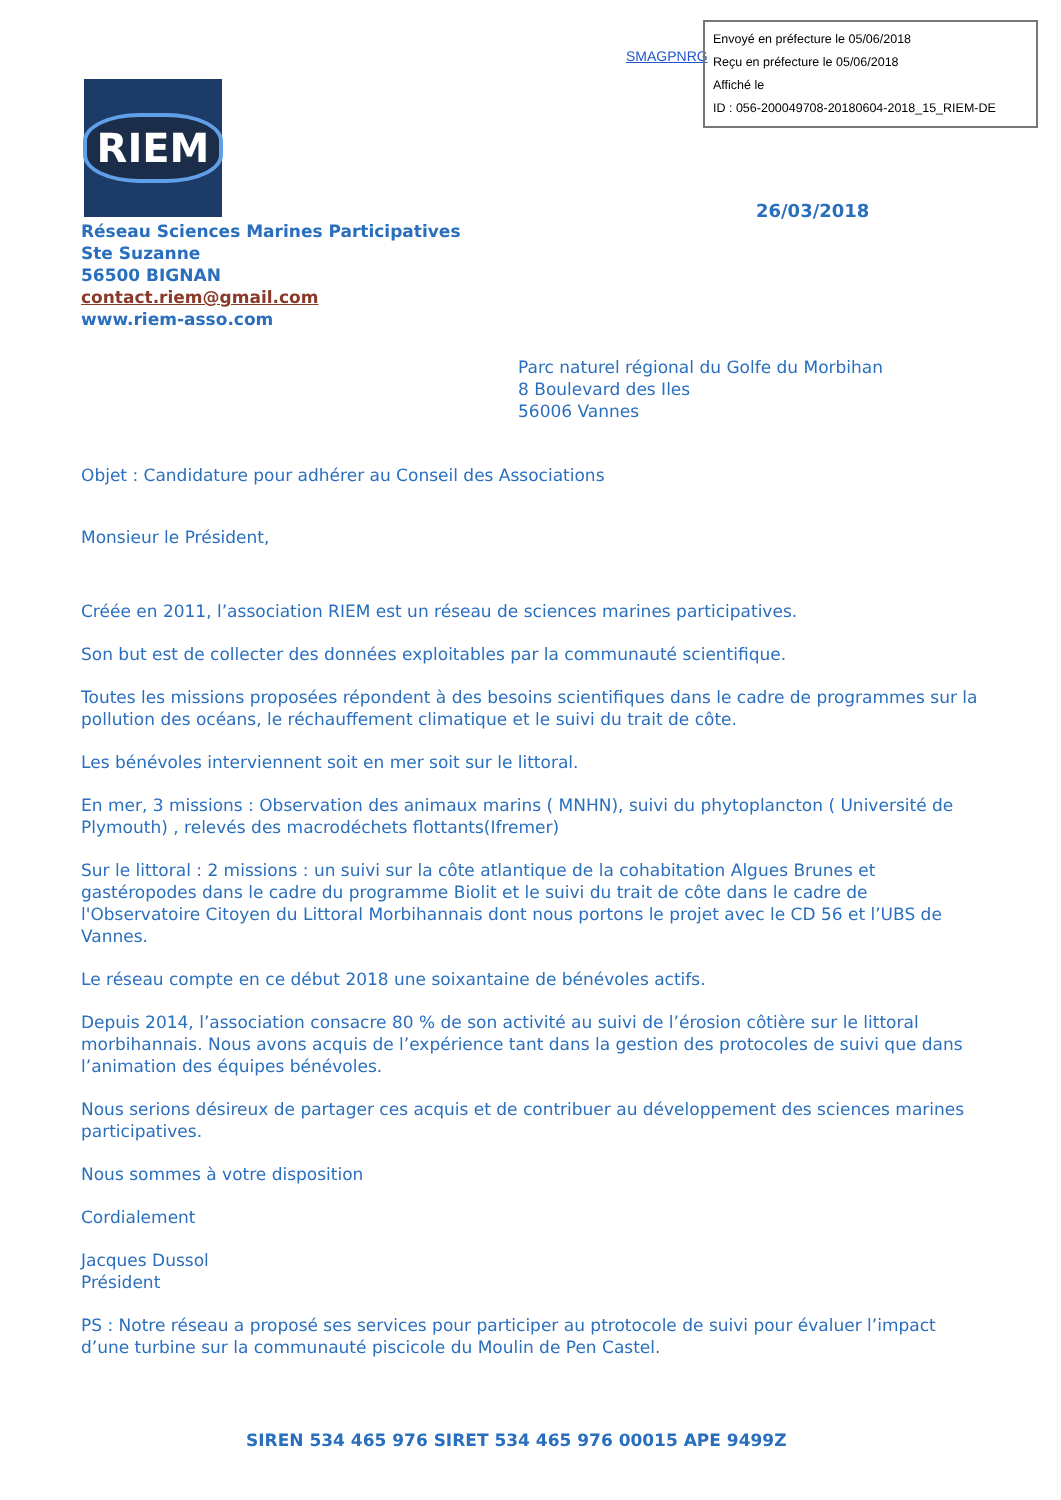SMAGPNRG
Envoyé en préfecture le 05/06/2018
Reçu en préfecture le 05/06/2018
Affiché le
ID : 056-200049708-20180604-2018_15_RIEM-DE
RIEM
26/03/2018
Réseau Sciences Marines Participatives
Ste Suzanne
56500 BIGNAN
contact.riem@gmail.com
www.riem-asso.com
Parc naturel régional du Golfe du Morbihan
8 Boulevard des Iles
56006 Vannes
Objet : Candidature pour adhérer au Conseil des Associations
Monsieur le Président,
Créée en 2011, l’association RIEM est un réseau de sciences marines participatives.
Son but est de collecter des données exploitables par la communauté scientifique.
Toutes les missions proposées répondent à des besoins scientifiques dans le cadre de programmes sur la pollution des océans, le réchauffement climatique et le suivi du trait de côte.
Les bénévoles interviennent soit en mer soit sur le littoral.
En mer, 3 missions : Observation des animaux marins ( MNHN), suivi du phytoplancton ( Université de Plymouth) , relevés des macrodéchets flottants(Ifremer)
Sur le littoral : 2 missions : un suivi sur la côte atlantique de la cohabitation Algues Brunes et gastéropodes dans le cadre du programme Biolit et le suivi du trait de côte dans le cadre de l'Observatoire Citoyen du Littoral Morbihannais dont nous portons le projet avec le CD 56 et l’UBS de Vannes.
Le réseau compte en ce début 2018 une soixantaine de bénévoles actifs.
Depuis 2014, l’association consacre 80 % de son activité au suivi de l’érosion côtière sur le littoral morbihannais. Nous avons acquis de l’expérience tant dans la gestion des protocoles de suivi que dans l’animation des équipes bénévoles.
Nous serions désireux de partager ces acquis et de contribuer au développement des sciences marines participatives.
Nous sommes à votre disposition
Cordialement
Jacques Dussol
Président
PS : Notre réseau a proposé ses services pour participer au ptrotocole de suivi pour évaluer l’impact d’une turbine sur la communauté piscicole du Moulin de Pen Castel.
SIREN 534 465 976 SIRET 534 465 976 00015 APE 9499Z